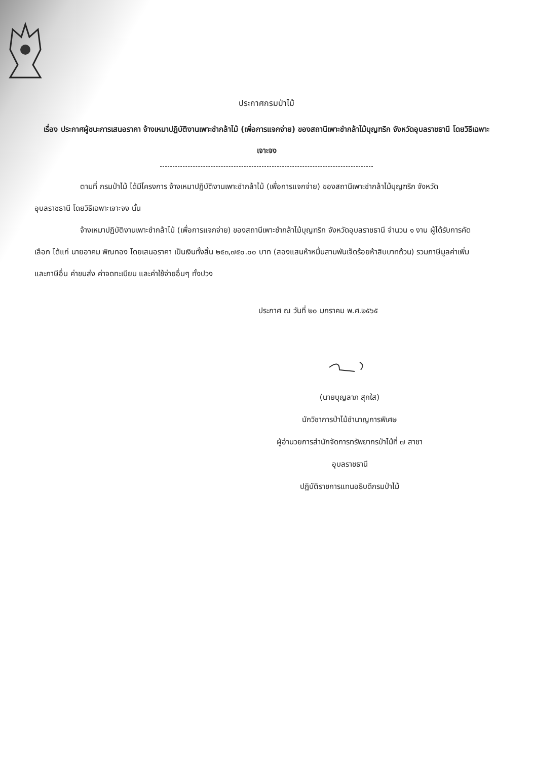ประกาศกรมป่าไม้
เรื่อง ประกาศผู้ชนะการเสนอราคา จ้างเหมาปฏิบัติงานเพาะชำกล้าไม้ (เพื่อการแจกจ่าย) ของสถานีเพาะชำกล้าไม้บุญฑริก จังหวัดอุบลราชธานี โดยวิธีเฉพาะเจาะจง
ตามที่ กรมป่าไม้ ได้มีโครงการ จ้างเหมาปฏิบัติงานเพาะชำกล้าไม้ (เพื่อการแจกจ่าย) ของสถานีเพาะชำกล้าไม้บุญฑริก จังหวัดอุบลราชธานี โดยวิธีเฉพาะเจาะจง นั้น
จ้างเหมาปฏิบัติงานเพาะชำกล้าไม้ (เพื่อการแจกจ่าย) ของสถานีเพาะชำกล้าไม้บุญฑริก จังหวัดอุบลราชธานี จำนวน ๑ งาน ผู้ได้รับการคัดเลือก ได้แก่ นายอาคม พิณทอง โดยเสนอราคา เป็นเงินทั้งสิ้น ๒๕๓,๗๕๐.๐๐ บาท (สองแสนห้าหมื่นสามพันเจ็ดร้อยห้าสิบบาทถ้วน) รวมภาษีมูลค่าเพิ่มและภาษีอื่น ค่าขนส่ง ค่าจดทะเบียน และค่าใช้จ่ายอื่นๆ ทั้งปวง
ประกาศ ณ วันที่ ๒๐ มกราคม พ.ศ.๒๕๖๕
(นายบุญลาภ สุกใส)
นักวิชาการป่าไม้ชำนาญการพิเศษ
ผู้อำนวยการสำนักจัดการทรัพยากรป่าไม้ที่ ๗ สาขา
อุบลราชธานี
ปฏิบัติราชการแทนอธิบดีกรมป่าไม้